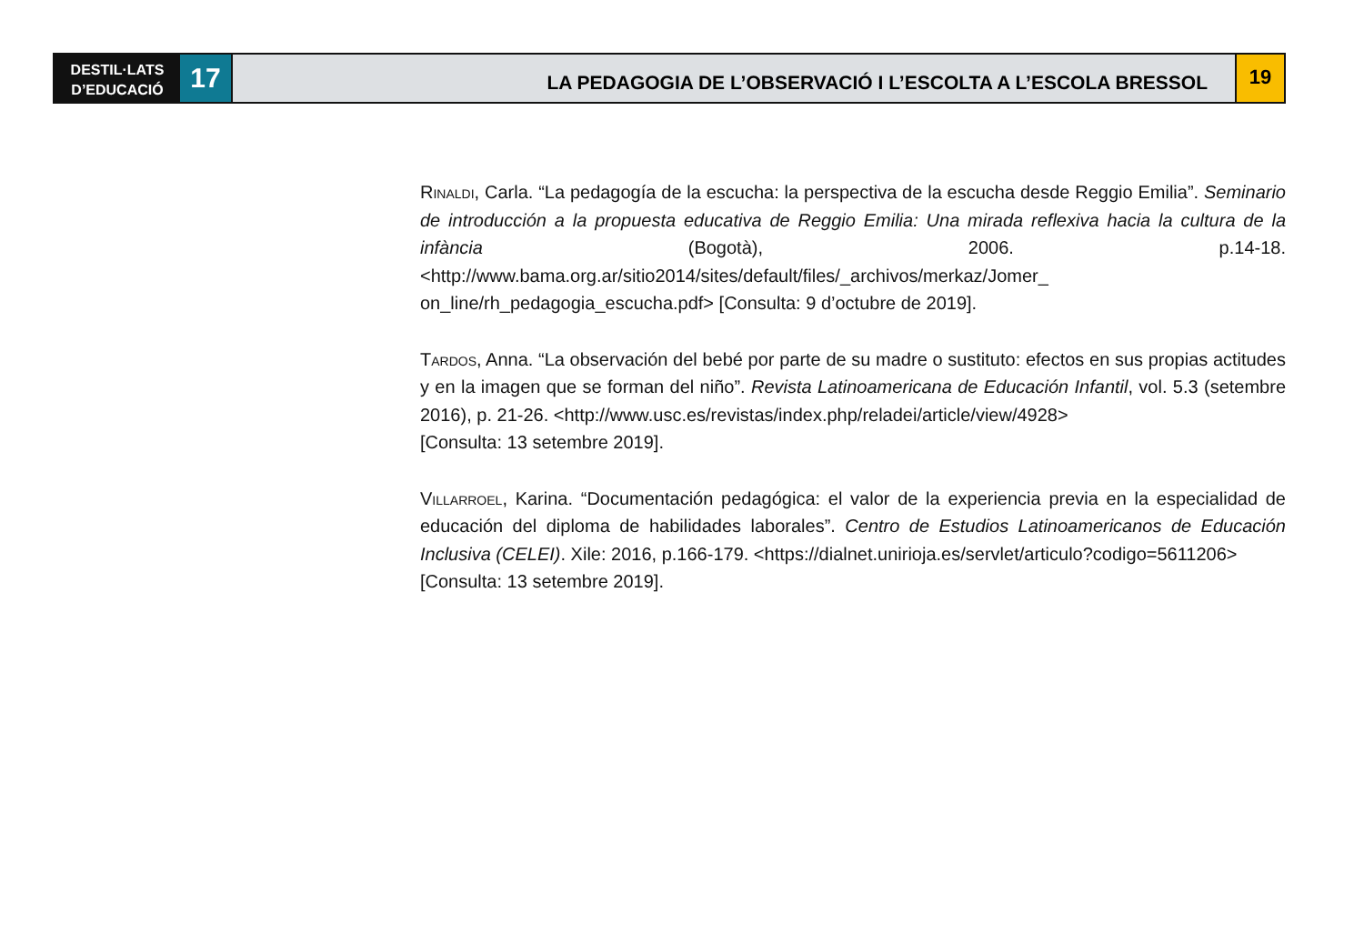DESTIL·LATS
D’EDUCACIÓ
17
LA PEDAGOGIA DE L’OBSERVACIÓ I L’ESCOLTA A L’ESCOLA BRESSOL
19
Rinaldi, Carla. “La pedagogía de la escucha: la perspectiva de la escucha desde Reggio Emilia”. Seminario de introducción a la propuesta educativa de Reggio Emilia: Una mirada reflexiva hacia la cultura de la infància (Bogotà), 2006. p.14-18. <http://www.bama.org.ar/sitio2014/sites/default/files/_archivos/merkaz/Jomer_ on_line/rh_pedagogia_escucha.pdf> [Consulta: 9 d’octubre de 2019].
Tardos, Anna. “La observación del bebé por parte de su madre o sustituto: efectos en sus propias actitudes y en la imagen que se forman del niño”. Revista Latinoamericana de Educación Infantil, vol. 5.3 (setembre 2016), p. 21-26. <http://www.usc.es/revistas/index.php/reladei/article/view/4928>
[Consulta: 13 setembre 2019].
Villarroel, Karina. “Documentación pedagógica: el valor de la experiencia previa en la especialidad de educación del diploma de habilidades laborales”. Centro de Estudios Latinoamericanos de Educación Inclusiva (CELEI). Xile: 2016, p.166-179. <https://dialnet.unirioja.es/servlet/articulo?codigo=5611206>
[Consulta: 13 setembre 2019].